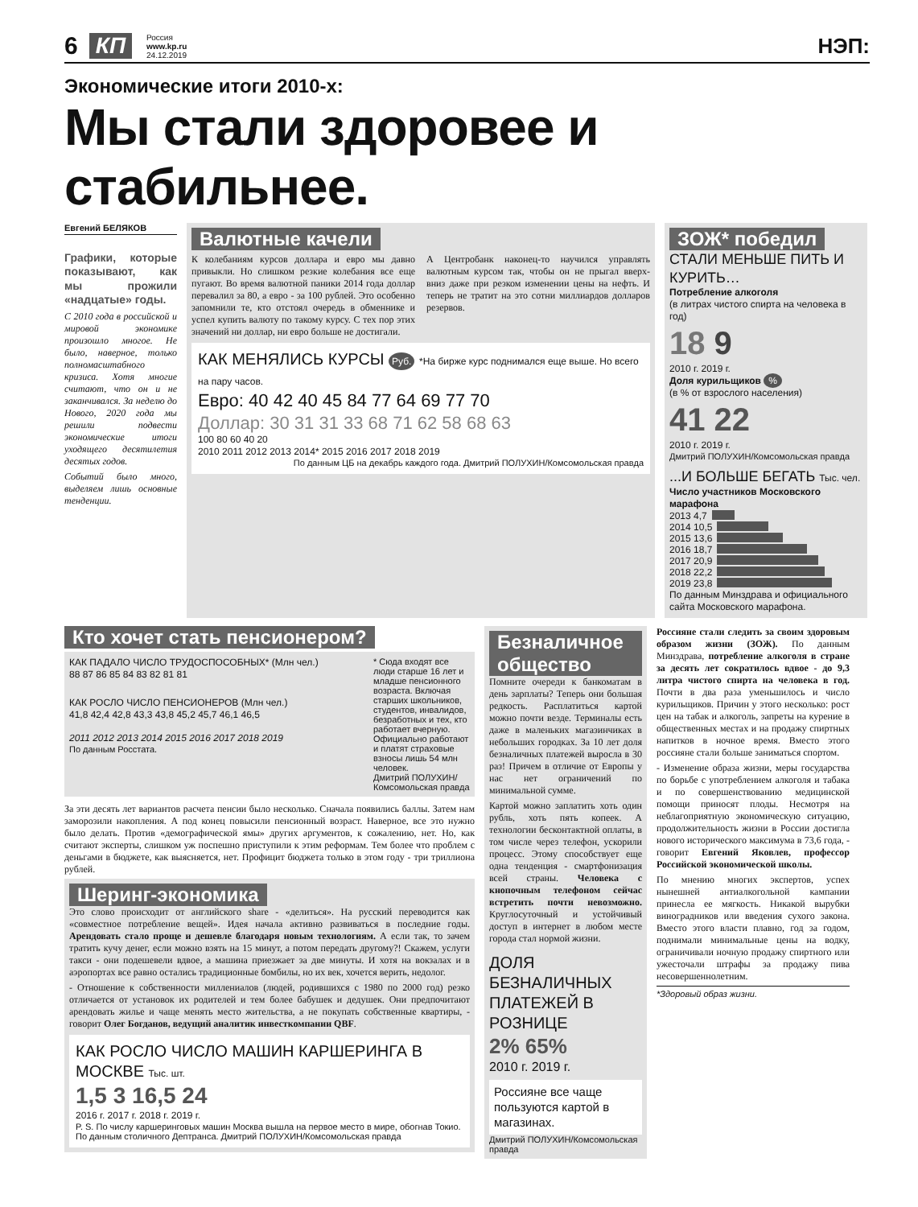6 КП Россия
www.kp.ru
24.12.2019 НЭП:
Экономические итоги 2010-х:
Мы стали здоровее и стабильнее.
Евгений БЕЛЯКОВ
Графики, которые показывают, как мы прожили «надцатые» годы.
С 2010 года в российской и мировой экономике произошло многое. Не было, наверное, только полномасштабного кризиса. Хотя многие считают, что он и не заканчивался. За неделю до Нового, 2020 года мы решили подвести экономические итоги уходящего десятилетия десятых годов.
Событий было много, выделяем лишь основные тенденции.
Валютные качели
К колебаниям курсов доллара и евро мы давно привыкли. Но слишком резкие колебания все еще пугают. Во время валютной паники 2014 года доллар перевалил за 80, а евро - за 100 рублей. Это особенно запомнили те, кто отстоял очередь в обменнике и успел купить валюту по такому курсу. С тех пор этих значений ни доллар, ни евро больше не достигали.
А Центробанк наконец-то научился управлять валютным курсом так, чтобы он не прыгал вверх-вниз даже при резком изменении цены на нефть. И теперь не тратит на это сотни миллиардов долларов резервов.
КАК МЕНЯЛИСЬ КУРСЫ Руб. *На бирже курс поднимался еще выше. Но всего на пару часов.
Евро: 40 42 40 45 84 77 64 69 77 70
Доллар: 30 31 31 33 68 71 62 58 68 63
100 80 60 40 20
2010 2011 2012 2013 2014* 2015 2016 2017 2018 2019
По данным ЦБ на декабрь каждого года. Дмитрий ПОЛУХИН/Комсомольская правда
ЗОЖ* победил
СТАЛИ МЕНЬШЕ ПИТЬ И КУРИТЬ…
Потребление алкоголя
(в литрах чистого спирта на человека в год)
18 9
2010 г. 2019 г.
Доля курильщиков %
(в % от взрослого населения)
41 22
2010 г. 2019 г.
Дмитрий ПОЛУХИН/Комсомольская правда
...И БОЛЬШЕ БЕГАТЬ Тыс. чел.
Число участников Московского марафона
2013 4,7
2014 10,5
2015 13,6
2016 18,7
2017 20,9
2018 22,2
2019 23,8
По данным Минздрава и официального сайта Московского марафона.
Кто хочет стать пенсионером?
КАК ПАДАЛО ЧИСЛО ТРУДОСПОСОБНЫХ* (Млн чел.)
88 87 86 85 84 83 82 81 81
КАК РОСЛО ЧИСЛО ПЕНСИОНЕРОВ (Млн чел.)
41,8 42,4 42,8 43,3 43,8 45,2 45,7 46,1 46,5
2011 2012 2013 2014 2015 2016 2017 2018 2019
По данным Росстата.
* Сюда входят все люди старше 16 лет и младше пенсионного возраста. Включая старших школьников, студентов, инвалидов, безработных и тех, кто работает вчерную. Официально работают и платят страховые взносы лишь 54 млн человек.
Дмитрий ПОЛУХИН/Комсомольская правда
За эти десять лет вариантов расчета пенсии было несколько. Сначала появились баллы. Затем нам заморозили накопления. А под конец повысили пенсионный возраст. Наверное, все это нужно было делать. Против «демографической ямы» других аргументов, к сожалению, нет. Но, как считают эксперты, слишком уж поспешно приступили к этим реформам. Тем более что проблем с деньгами в бюджете, как выясняется, нет. Профицит бюджета только в этом году - три триллиона рублей.
Шеринг-экономика
Это слово происходит от английского share - «делиться». На русский переводится как «совместное потребление вещей». Идея начала активно развиваться в последние годы. Арендовать стало проще и дешевле благодаря новым технологиям. А если так, то зачем тратить кучу денег, если можно взять на 15 минут, а потом передать другому?! Скажем, услуги такси - они подешевели вдвое, а машина приезжает за две минуты. И хотя на вокзалах и в аэропортах все равно остались традиционные бомбилы, но их век, хочется верить, недолог.
- Отношение к собственности миллениалов (людей, родившихся с 1980 по 2000 год) резко отличается от установок их родителей и тем более бабушек и дедушек. Они предпочитают арендовать жилье и чаще менять место жительства, а не покупать собственные квартиры, - говорит Олег Богданов, ведущий аналитик инвесткомпании QBF.
КАК РОСЛО ЧИСЛО МАШИН КАРШЕРИНГА В МОСКВЕ Тыс. шт.
1,5 3 16,5 24
2016 г. 2017 г. 2018 г. 2019 г.
P. S. По числу каршеринговых машин Москва вышла на первое место в мире, обогнав Токио.
По данным столичного Дептранса. Дмитрий ПОЛУХИН/Комсомольская правда
Безналичное общество
Помните очереди к банкоматам в день зарплаты? Теперь они большая редкость. Расплатиться картой можно почти везде. Терминалы есть даже в маленьких магазинчиках в небольших городках. За 10 лет доля безналичных платежей выросла в 30 раз! Причем в отличие от Европы у нас нет ограничений по минимальной сумме.
Картой можно заплатить хоть один рубль, хоть пять копеек. А технологии бесконтактной оплаты, в том числе через телефон, ускорили процесс. Этому способствует еще одна тенденция - смартфонизация всей страны. Человека с кнопочным телефоном сейчас встретить почти невозможно. Круглосуточный и устойчивый доступ в интернет в любом месте города стал нормой жизни.
ДОЛЯ БЕЗНАЛИЧНЫХ ПЛАТЕЖЕЙ В РОЗНИЦЕ
2% 65%
2010 г. 2019 г.
Россияне все чаще пользуются картой в магазинах.
Дмитрий ПОЛУХИН/Комсомольская правда
Россияне стали следить за своим здоровым образом жизни (ЗОЖ). По данным Минздрава, потребление алкоголя в стране за десять лет сократилось вдвое - до 9,3 литра чистого спирта на человека в год. Почти в два раза уменьшилось и число курильщиков. Причин у этого несколько: рост цен на табак и алкоголь, запреты на курение в общественных местах и на продажу спиртных напитков в ночное время. Вместо этого россияне стали больше заниматься спортом.
- Изменение образа жизни, меры государства по борьбе с употреблением алкоголя и табака и по совершенствованию медицинской помощи приносят плоды. Несмотря на неблагоприятную экономическую ситуацию, продолжительность жизни в России достигла нового исторического максимума в 73,6 года, - говорит Евгений Яковлев, профессор Российской экономической школы.
По мнению многих экспертов, успех нынешней антиалкогольной кампании принесла ее мягкость. Никакой вырубки виноградников или введения сухого закона. Вместо этого власти плавно, год за годом, поднимали минимальные цены на водку, ограничивали ночную продажу спиртного или ужесточали штрафы за продажу пива несовершеннолетним.
*Здоровый образ жизни.